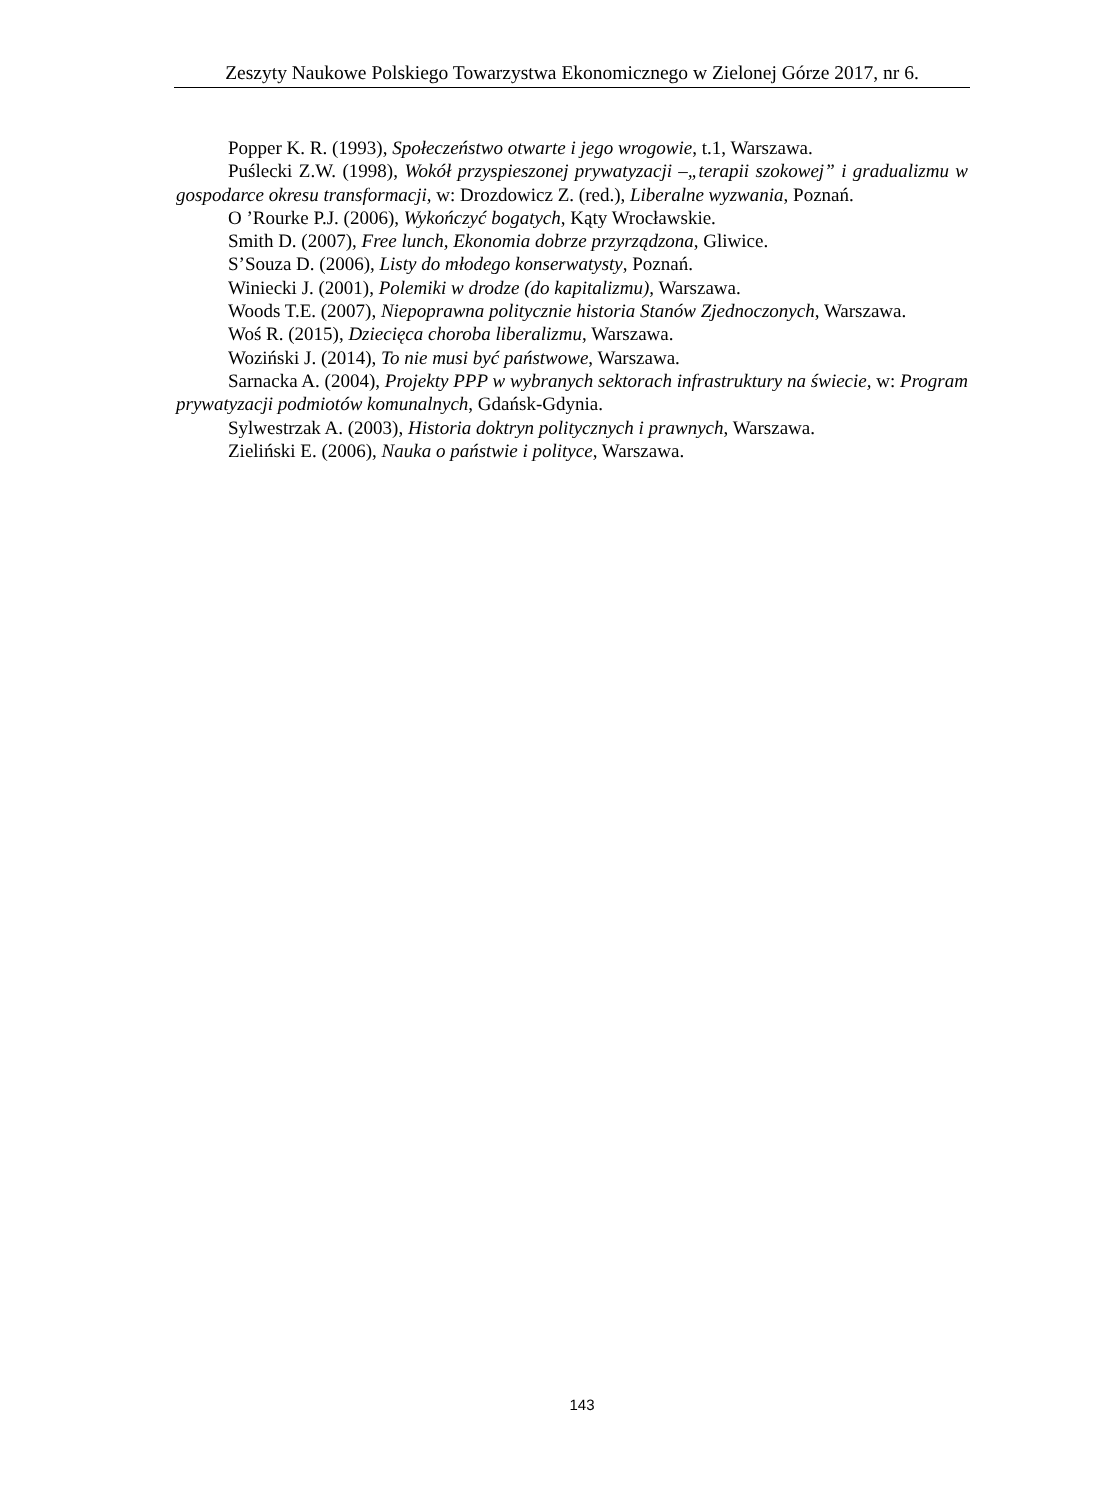Zeszyty Naukowe Polskiego Towarzystwa Ekonomicznego w Zielonej Górze 2017, nr 6.
Popper K. R. (1993), Społeczeństwo otwarte i jego wrogowie, t.1, Warszawa.
Puślecki Z.W. (1998), Wokół przyspieszonej prywatyzacji –„terapii szokowej” i gradualizmu w gospodarce okresu transformacji, w: Drozdowicz Z. (red.), Liberalne wyzwania, Poznań.
O ’Rourke P.J. (2006), Wykończyć bogatych, Kąty Wrocławskie.
Smith D. (2007), Free lunch, Ekonomia dobrze przyrządzona, Gliwice.
S’Souza D. (2006), Listy do młodego konserwatysty, Poznań.
Winiecki J. (2001), Polemiki w drodze (do kapitalizmu), Warszawa.
Woods T.E. (2007), Niepoprawna politycznie historia Stanów Zjednoczonych, Warszawa.
Woś R. (2015), Dziecięca choroba liberalizmu, Warszawa.
Woziński J. (2014), To nie musi być państwowe, Warszawa.
Sarnacka A. (2004), Projekty PPP w wybranych sektorach infrastruktury na świecie, w: Program prywatyzacji podmiotów komunalnych, Gdańsk-Gdynia.
Sylwestrzak A. (2003), Historia doktryn politycznych i prawnych, Warszawa.
Zieliński E. (2006), Nauka o państwie i polityce, Warszawa.
143